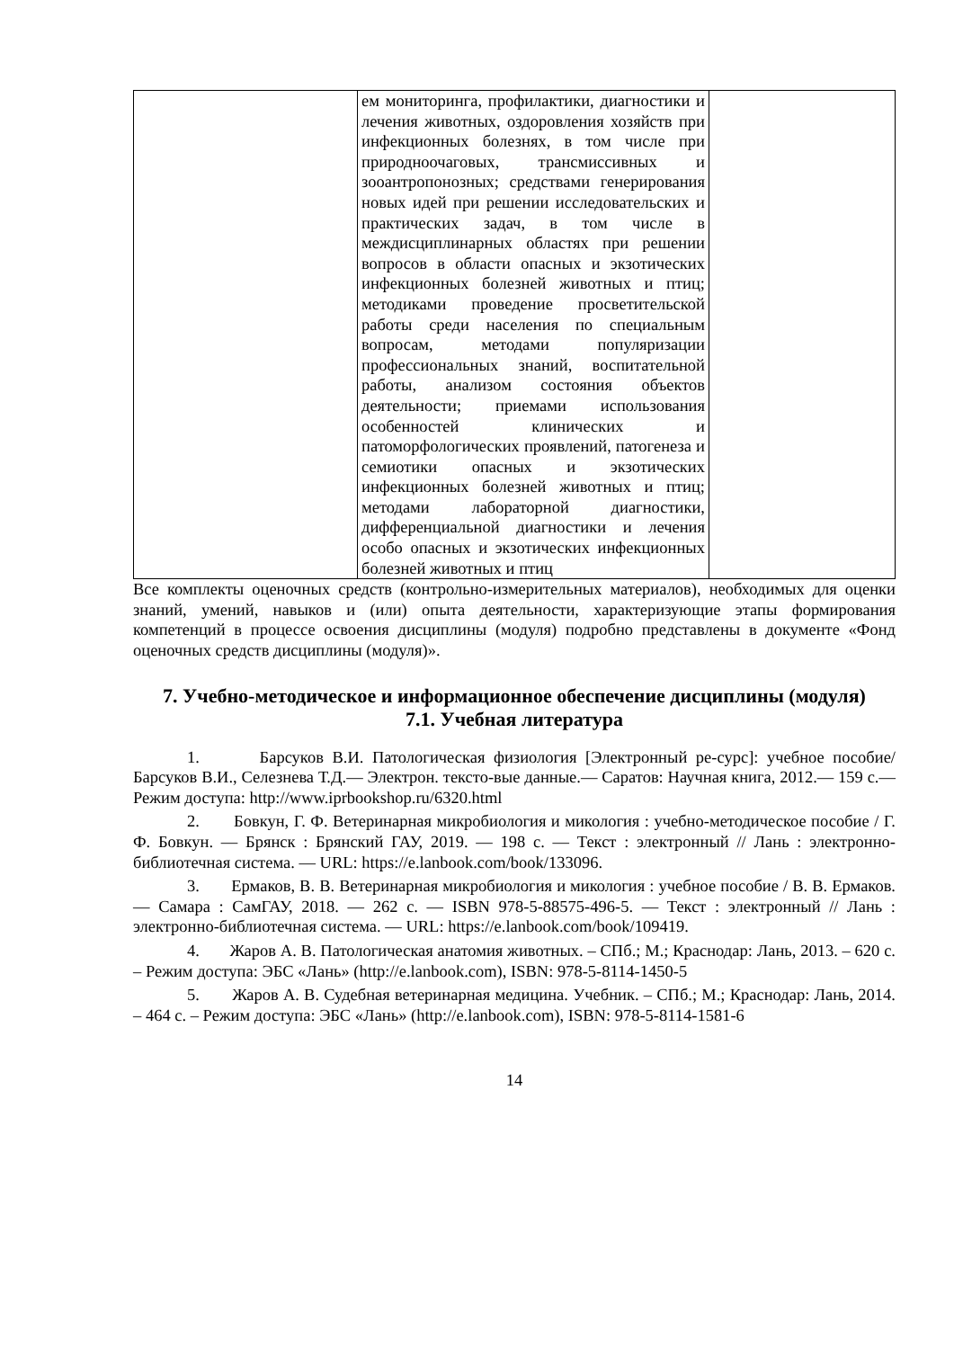| | ем мониторинга, профилактики, диагностики и лечения животных, оздоровления хозяйств при инфекционных болезнях, в том числе при природноочаговых, трансмиссивных и зооантропонозных; средствами генерирования новых идей при решении исследовательских и практических задач, в том числе в междисциплинарных областях при решении вопросов в области опасных и экзотических инфекционных болезней животных и птиц; методиками проведение просветительской работы среди населения по специальным вопросам, методами популяризации профессиональных знаний, воспитательной работы, анализом состояния объектов деятельности; приемами использования особенностей клинических и патоморфологических проявлений, патогенеза и семиотики опасных и экзотических инфекционных болезней животных и птиц; методами лабораторной диагностики, дифференциальной диагностики и лечения особо опасных и экзотических инфекционных болезней животных и птиц | |
Все комплекты оценочных средств (контрольно-измерительных материалов), необходимых для оценки знаний, умений, навыков и (или) опыта деятельности, характеризующие этапы формирования компетенций в процессе освоения дисциплины (модуля) подробно представлены в документе «Фонд оценочных средств дисциплины (модуля)».
7. Учебно-методическое и информационное обеспечение дисциплины (модуля)
7.1. Учебная литература
1. Барсуков В.И. Патологическая физиология [Электронный ре-сурс]: учебное пособие/ Барсуков В.И., Селезнева Т.Д.— Электрон. тексто-вые данные.— Саратов: Научная книга, 2012.— 159 c.— Режим доступа: http://www.iprbookshop.ru/6320.html
2. Бовкун, Г. Ф. Ветеринарная микробиология и микология : учебно-методическое пособие / Г. Ф. Бовкун. — Брянск : Брянский ГАУ, 2019. — 198 с. — Текст : электронный // Лань : электронно-библиотечная система. — URL: https://e.lanbook.com/book/133096.
3. Ермаков, В. В. Ветеринарная микробиология и микология : учебное пособие / В. В. Ермаков. — Самара : СамГАУ, 2018. — 262 с. — ISBN 978-5-88575-496-5. — Текст : электронный // Лань : электронно-библиотечная система. — URL: https://e.lanbook.com/book/109419.
4. Жаров А. В. Патологическая анатомия животных. – СПб.; М.; Краснодар: Лань, 2013. – 620 с. – Режим доступа: ЭБС «Лань» (http://e.lanbook.com), ISBN: 978-5-8114-1450-5
5. Жаров А. В. Судебная ветеринарная медицина. Учебник. – СПб.; М.; Краснодар: Лань, 2014. – 464 с. – Режим доступа: ЭБС «Лань» (http://e.lanbook.com), ISBN: 978-5-8114-1581-6
14